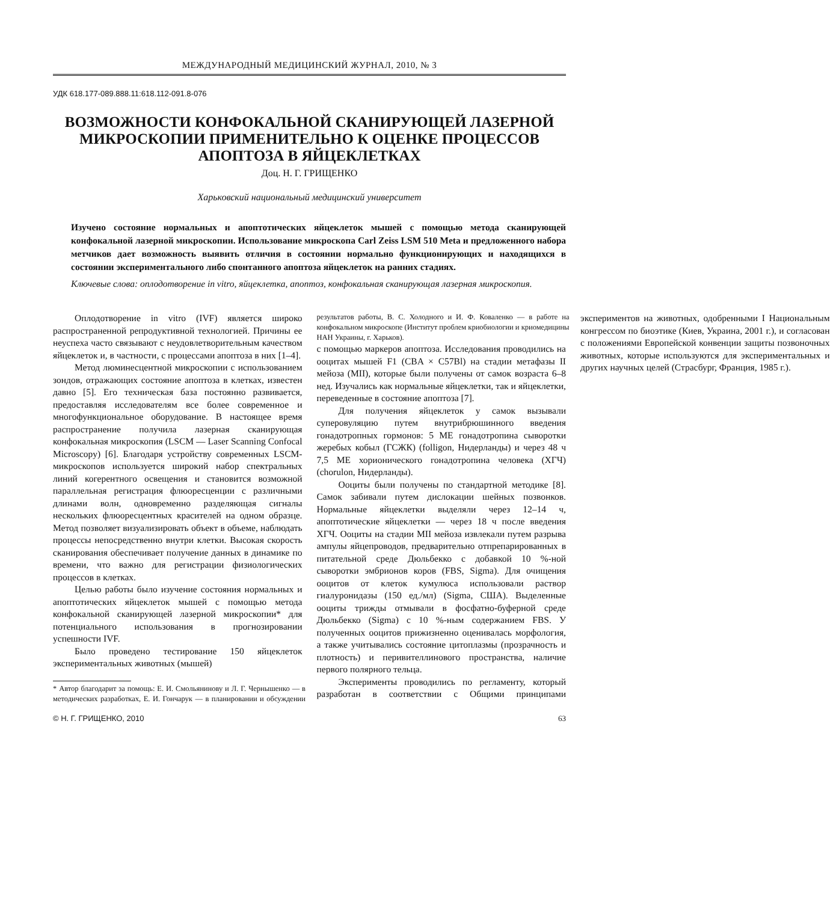МЕЖДУНАРОДНЫЙ МЕДИЦИНСКИЙ ЖУРНАЛ, 2010, № 3
УДК 618.177-089.888.11:618.112-091.8-076
ВОЗМОЖНОСТИ КОНФОКАЛЬНОЙ СКАНИРУЮЩЕЙ ЛАЗЕРНОЙ МИКРОСКОПИИ ПРИМЕНИТЕЛЬНО К ОЦЕНКЕ ПРОЦЕССОВ АПОПТОЗА В ЯЙЦЕКЛЕТКАХ
Доц. Н. Г. ГРИЩЕНКО
Харьковский национальный медицинский университет
Изучено состояние нормальных и апоптотических яйцеклеток мышей с помощью метода сканирующей конфокальной лазерной микроскопии. Использование микроскопа Carl Zeiss LSM 510 Meta и предложенного набора метчиков дает возможность выявить отличия в состоянии нормально функционирующих и находящихся в состоянии экспериментального либо спонтанного апоптоза яйцеклеток на ранних стадиях.
Ключевые слова: оплодотворение in vitro, яйцеклетка, апоптоз, конфокальная сканирующая лазерная микроскопия.
Оплодотворение in vitro (IVF) является широко распространенной репродуктивной технологией. Причины ее неуспеха часто связывают с неудовлетворительным качеством яйцеклеток и, в частности, с процессами апоптоза в них [1–4].
Метод люминесцентной микроскопии с использованием зондов, отражающих состояние апоптоза в клетках, известен давно [5]. Его техническая база постоянно развивается, предоставляя исследователям все более современное и многофункциональное оборудование. В настоящее время распространение получила лазерная сканирующая конфокальная микроскопия (LSCM — Laser Scanning Confocal Microscopy) [6]. Благодаря устройству современных LSCM-микроскопов используется широкий набор спектральных линий когерентного освещения и становится возможной параллельная регистрация флюоресценции с различными длинами волн, одновременно разделяющая сигналы нескольких флюоресцентных красителей на одном образце. Метод позволяет визуализировать объект в объеме, наблюдать процессы непосредственно внутри клетки. Высокая скорость сканирования обеспечивает получение данных в динамике по времени, что важно для регистрации физиологических процессов в клетках.
Целью работы было изучение состояния нормальных и апоптотических яйцеклеток мышей с помощью метода конфокальной сканирующей лазерной микроскопии* для потенциального использования в прогнозировании успешности IVF.
Было проведено тестирование 150 яйцеклеток экспериментальных животных (мышей)
* Автор благодарит за помощь: Е. И. Смольянинову и Л. Г. Чернышенко — в методических разработках, Е. И. Гончарук — в планировании и обсуждении результатов работы, В. С. Холодного и И. Ф. Коваленко — в работе на конфокальном микроскопе (Институт проблем криобиологии и криомедицины НАН Украины, г. Харьков).
с помощью маркеров апоптоза. Исследования проводились на ооцитах мышей F1 (CBA × C57Bl) на стадии метафазы II мейоза (MII), которые были получены от самок возраста 6–8 нед. Изучались как нормальные яйцеклетки, так и яйцеклетки, переведенные в состояние апоптоза [7].
Для получения яйцеклеток у самок вызывали суперовуляцию путем внутрибрюшинного введения гонадотропных гормонов: 5 МЕ гонадотропина сыворотки жеребых кобыл (ГСЖК) (folligon, Нидерланды) и через 48 ч 7,5 МЕ хорионического гонадотропина человека (ХГЧ) (chorulon, Нидерланды).
Ооциты были получены по стандартной методике [8]. Самок забивали путем дислокации шейных позвонков. Нормальные яйцеклетки выделяли через 12–14 ч, апоптотические яйцеклетки — через 18 ч после введения ХГЧ. Ооциты на стадии MII мейоза извлекали путем разрыва ампулы яйцепроводов, предварительно отпрепарированных в питательной среде Дюльбекко с добавкой 10 %-ной сыворотки эмбрионов коров (FBS, Sigma). Для очищения ооцитов от клеток кумулюса использовали раствор гиалуронидазы (150 ед./мл) (Sigma, США). Выделенные ооциты трижды отмывали в фосфатно-буферной среде Дюльбекко (Sigma) с 10 %-ным содержанием FBS. У полученных ооцитов прижизненно оценивалась морфология, а также учитывались состояние цитоплазмы (прозрачность и плотность) и перивителлинового пространства, наличие первого полярного тельца.
Эксперименты проводились по регламенту, который разработан в соответствии с Общими принципами экспериментов на животных, одобренными I Национальным конгрессом по биоэтике (Киев, Украина, 2001 г.), и согласован с положениями Европейской конвенции защиты позвоночных животных, которые используются для экспериментальных и других научных целей (Страсбург, Франция, 1985 г.).
© Н. Г. ГРИЩЕНКО, 2010 63